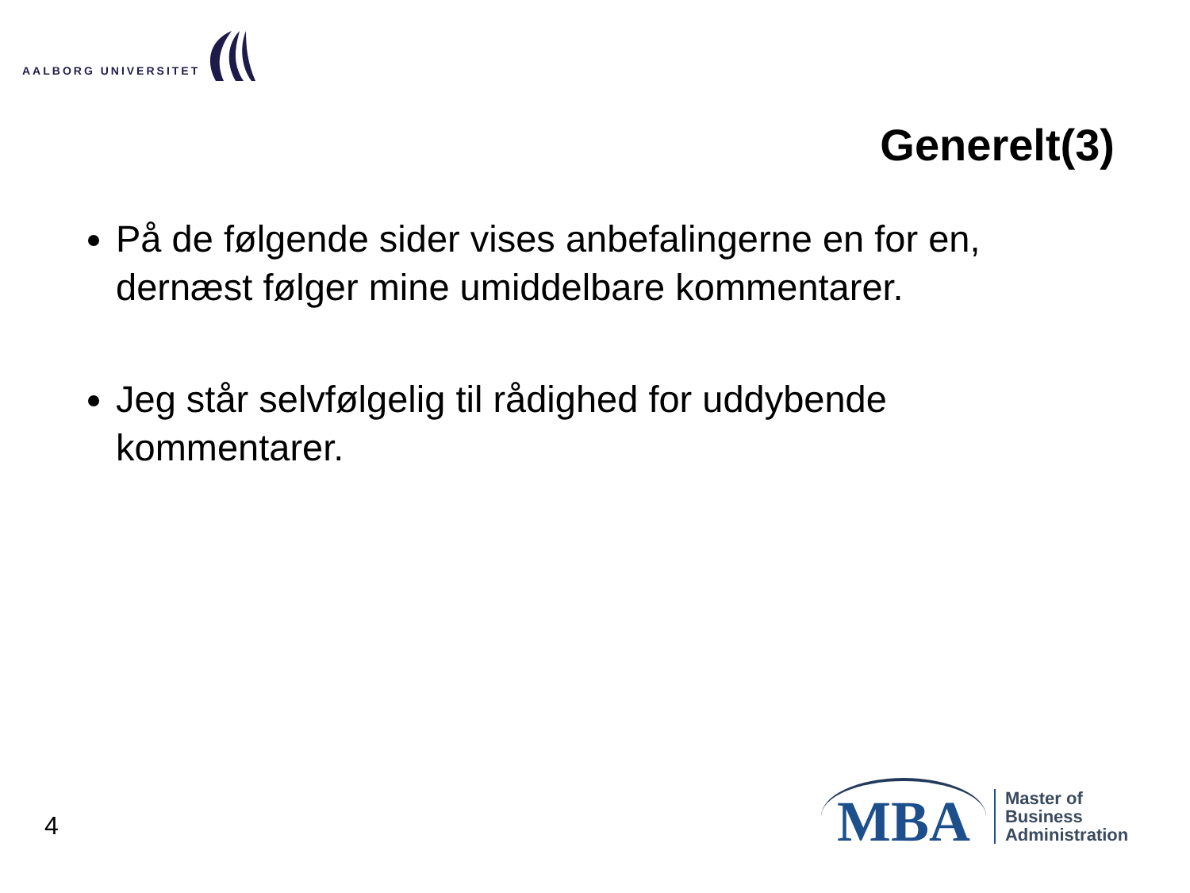AALBORG UNIVERSITET
Generelt(3)
På de følgende sider vises anbefalingerne en for en, dernæst følger mine umiddelbare kommentarer.
Jeg står selvfølgelig til rådighed for uddybende kommentarer.
4
MBA
Master of
Business
Administration